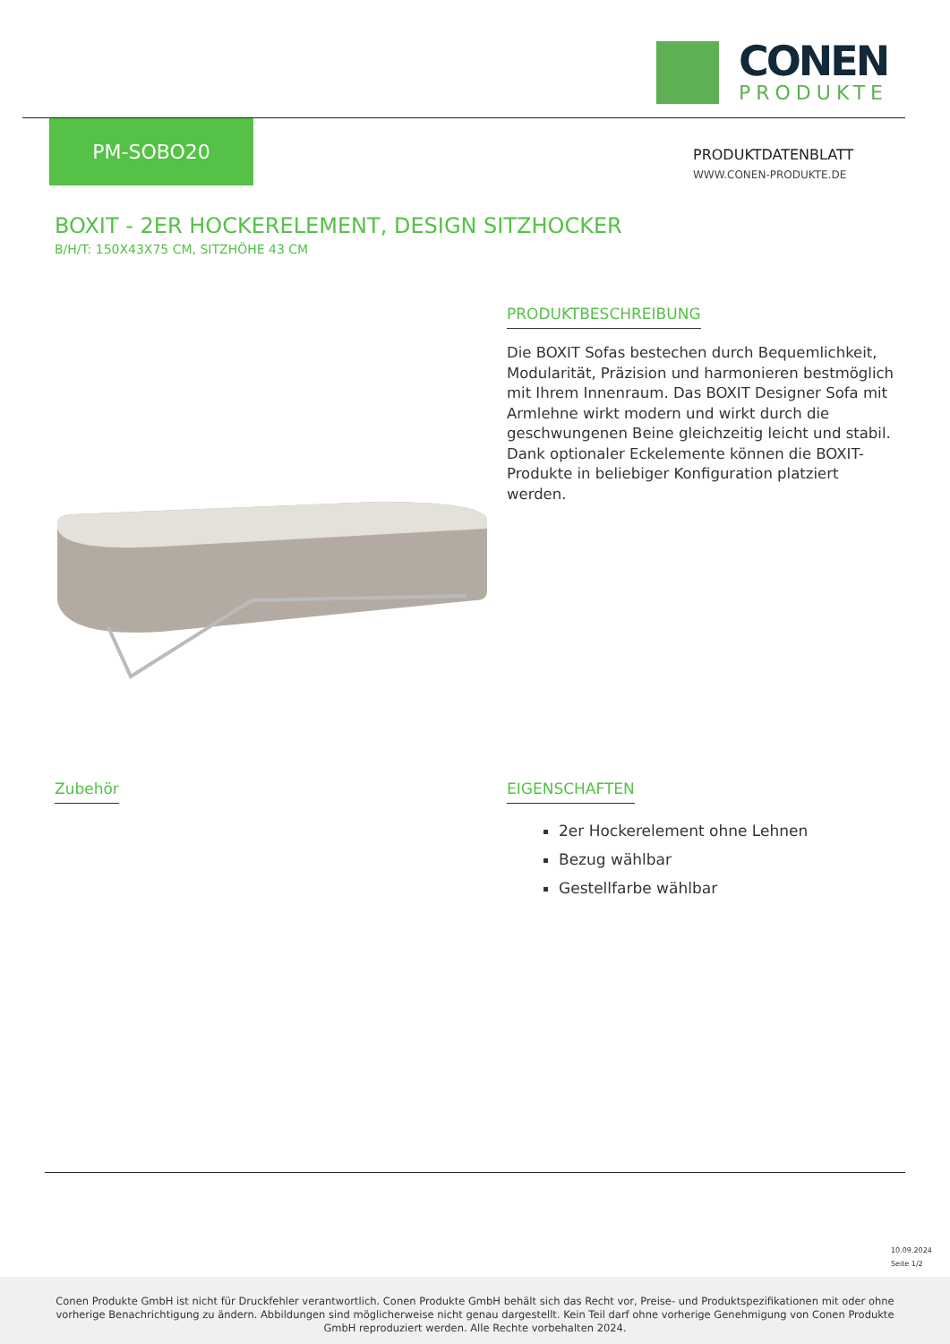CONEN
PRODUKTE
PM-SOBO20
PRODUKTDATENBLATT
WWW.CONEN-PRODUKTE.DE
BOXIT - 2ER HOCKERELEMENT, DESIGN SITZHOCKER
B/H/T: 150X43X75 CM, SITZHÖHE 43 CM
PRODUKTBESCHREIBUNG
Die BOXIT Sofas bestechen durch Bequemlichkeit, Modularität, Präzision und harmonieren bestmöglich mit Ihrem Innenraum. Das BOXIT Designer Sofa mit Armlehne wirkt modern und wirkt durch die geschwungenen Beine gleichzeitig leicht und stabil. Dank optionaler Eckelemente können die BOXIT-Produkte in beliebiger Konfiguration platziert werden.
Zubehör
EIGENSCHAFTEN
2er Hockerelement ohne Lehnen
Bezug wählbar
Gestellfarbe wählbar
10.09.2024
Seite 1/2
Conen Produkte GmbH ist nicht für Druckfehler verantwortlich. Conen Produkte GmbH behält sich das Recht vor, Preise- und Produktspezifikationen mit oder ohne vorherige Benachrichtigung zu ändern. Abbildungen sind möglicherweise nicht genau dargestellt. Kein Teil darf ohne vorherige Genehmigung von Conen Produkte GmbH reproduziert werden. Alle Rechte vorbehalten 2024.